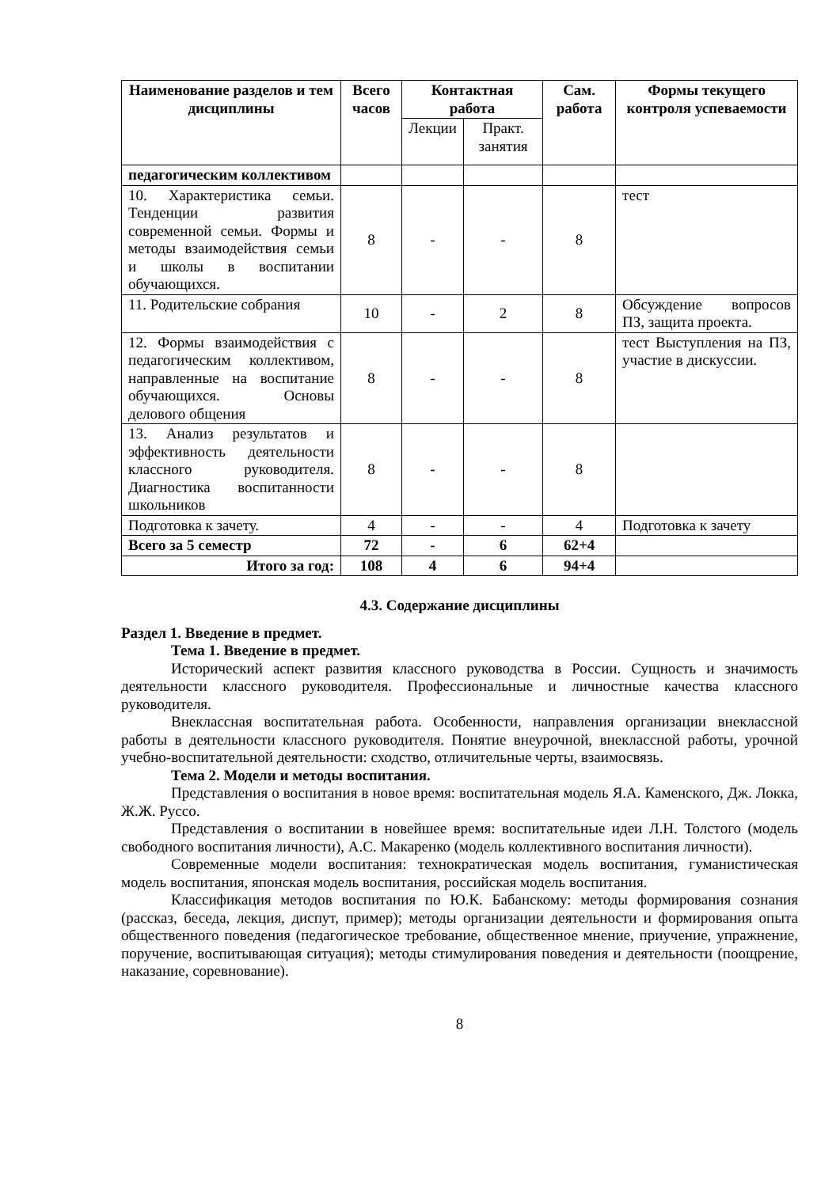| Наименование разделов и тем дисциплины | Всего часов | Контактная работа | | Сам. работа | Формы текущего контроля успеваемости |
| --- | --- | --- | --- | --- | --- |
| | | Лекции | Практ. занятия | | |
| педагогическим коллективом | | | | | |
| 10. Характеристика семьи. Тенденции развития современной семьи. Формы и методы взаимодействия семьи и школы в воспитании обучающихся. | 8 | - | - | 8 | тест |
| 11. Родительские собрания | 10 | - | 2 | 8 | Обсуждение вопросов ПЗ, защита проекта. |
| 12. Формы взаимодействия с педагогическим коллективом, направленные на воспитание обучающихся. Основы делового общения | 8 | - | - | 8 | тест Выступления на ПЗ, участие в дискуссии. |
| 13. Анализ результатов и эффективность деятельности классного руководителя. Диагностика воспитанности школьников | 8 | - | - | 8 | |
| Подготовка к зачету. | 4 | - | - | 4 | Подготовка к зачету |
| Всего за 5 семестр | 72 | - | 6 | 62+4 | |
| Итого за год: | 108 | 4 | 6 | 94+4 | |
4.3. Содержание дисциплины
Раздел 1. Введение в предмет.
Тема 1. Введение в предмет.
Исторический аспект развития классного руководства в России. Сущность и значимость деятельности классного руководителя. Профессиональные и личностные качества классного руководителя.
Внеклассная воспитательная работа. Особенности, направления организации внеклассной работы в деятельности классного руководителя. Понятие внеурочной, внеклассной работы, урочной учебно-воспитательной деятельности: сходство, отличительные черты, взаимосвязь.
Тема 2. Модели и методы воспитания.
Представления о воспитания в новое время: воспитательная модель Я.А. Каменского, Дж. Локка, Ж.Ж. Руссо.
Представления о воспитании в новейшее время: воспитательные идеи Л.Н. Толстого (модель свободного воспитания личности), А.С. Макаренко (модель коллективного воспитания личности).
Современные модели воспитания: технократическая модель воспитания, гуманистическая модель воспитания, японская модель воспитания, российская модель воспитания.
Классификация методов воспитания по Ю.К. Бабанскому: методы формирования сознания (рассказ, беседа, лекция, диспут, пример); методы организации деятельности и формирования опыта общественного поведения (педагогическое требование, общественное мнение, приучение, упражнение, поручение, воспитывающая ситуация); методы стимулирования поведения и деятельности (поощрение, наказание, соревнование).
8